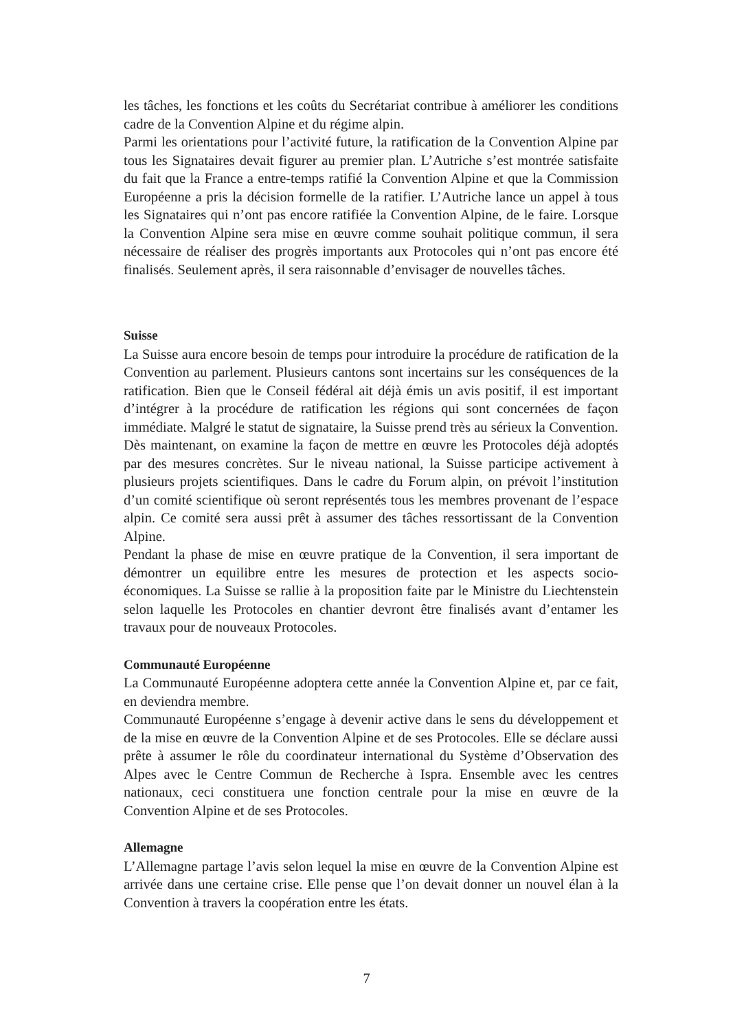les tâches, les fonctions et les coûts du Secrétariat contribue à améliorer les conditions cadre de la Convention Alpine et du régime alpin.
Parmi les orientations pour l’activité future, la ratification de la Convention Alpine par tous les Signataires devait figurer au premier plan. L’Autriche s’est montrée satisfaite du fait que la France a entre-temps ratifié la Convention Alpine et que la Commission Européenne a pris la décision formelle de la ratifier. L’Autriche lance un appel à tous les Signataires qui n’ont pas encore ratifiée la Convention Alpine, de le faire. Lorsque la Convention Alpine sera mise en œuvre comme souhait politique commun, il sera nécessaire de réaliser des progrès importants aux Protocoles qui n’ont pas encore été finalisés. Seulement après, il sera raisonnable d’envisager de nouvelles tâches.
Suisse
La Suisse aura encore besoin de temps pour introduire la procédure de ratification de la Convention au parlement. Plusieurs cantons sont incertains sur les conséquences de la ratification. Bien que le Conseil fédéral ait déjà émis un avis positif, il est important d’intégrer à la procédure de ratification les régions qui sont concernées de façon immédiate. Malgré le statut de signataire, la Suisse prend très au sérieux la Convention. Dès maintenant, on examine la façon de mettre en œuvre les Protocoles déjà adoptés par des mesures concrètes. Sur le niveau national, la Suisse participe activement à plusieurs projets scientifiques. Dans le cadre du Forum alpin, on prévoit l’institution d’un comité scientifique où seront représentés tous les membres provenant de l’espace alpin. Ce comité sera aussi prêt à assumer des tâches ressortissant de la Convention Alpine.
Pendant la phase de mise en œuvre pratique de la Convention, il sera important de démontrer un equilibre entre les mesures de protection et les aspects socio-économiques. La Suisse se rallie à la proposition faite par le Ministre du Liechtenstein selon laquelle les Protocoles en chantier devront être finalisés avant d’entamer les travaux pour de nouveaux Protocoles.
Communauté Européenne
La Communauté Européenne adoptera cette année la Convention Alpine et, par ce fait, en deviendra membre.
Communauté Européenne s’engage à devenir active dans le sens du développement et de la mise en œuvre de la Convention Alpine et de ses Protocoles. Elle se déclare aussi prête à assumer le rôle du coordinateur international du Système d’Observation des Alpes avec le Centre Commun de Recherche à Ispra. Ensemble avec les centres nationaux, ceci constituera une fonction centrale pour la mise en œuvre de la Convention Alpine et de ses Protocoles.
Allemagne
L’Allemagne partage l’avis selon lequel la mise en œuvre de la Convention Alpine est arrivée dans une certaine crise. Elle pense que l’on devait donner un nouvel élan à la Convention à travers la coopération entre les états.
7